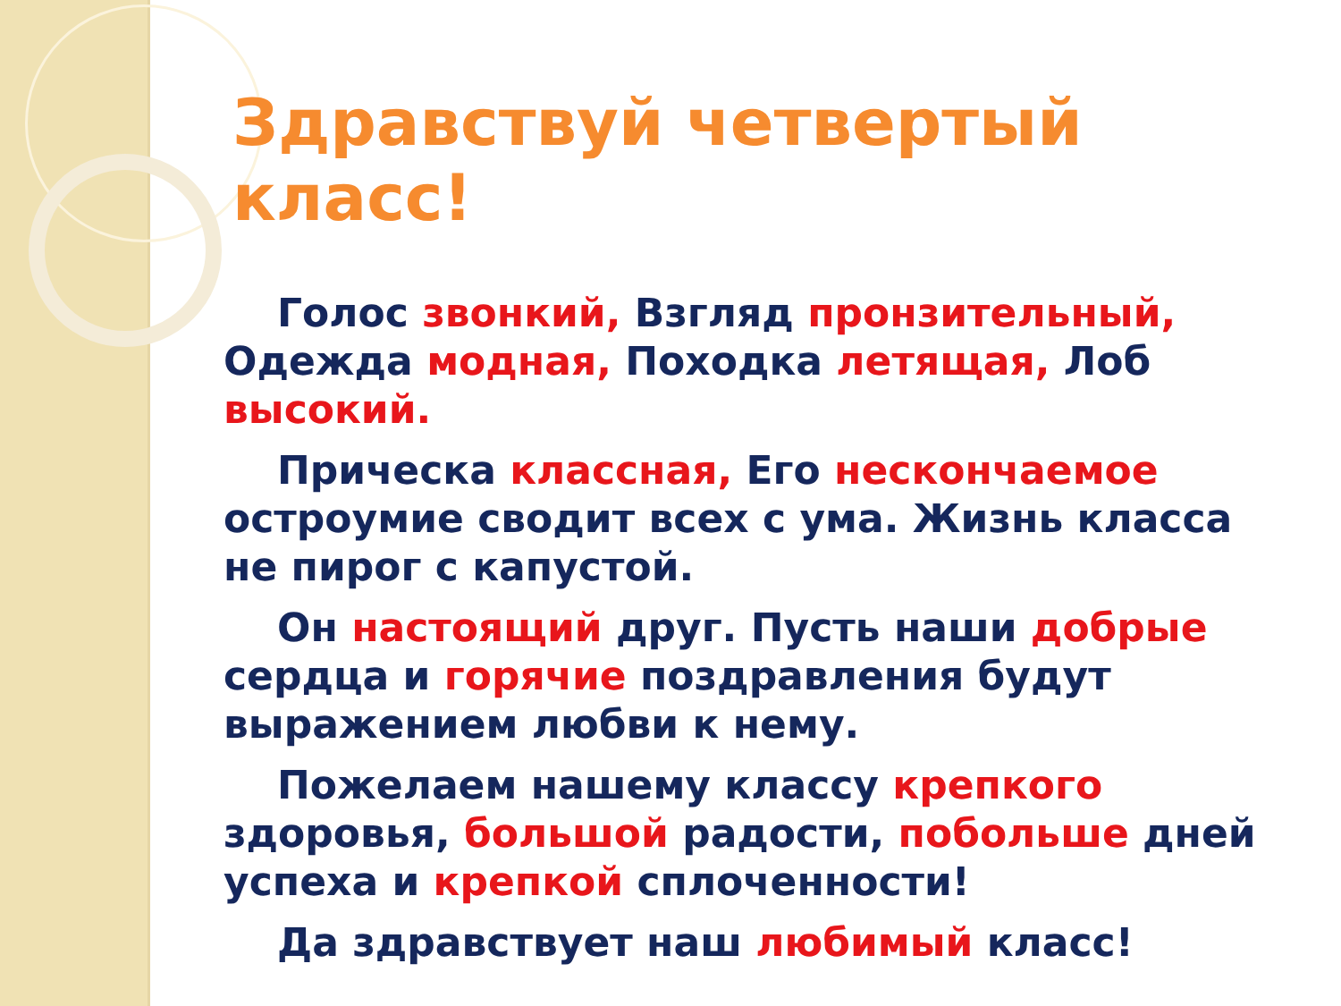Здравствуй четвертый класс!
Голос звонкий, Взгляд пронзительный, Одежда модная, Походка летящая, Лоб высокий.
Прическа классная, Его нескончаемое остроумие сводит всех с ума. Жизнь класса не пирог с капустой.
Он настоящий друг. Пусть наши добрые сердца и горячие поздравления будут выражением любви к нему.
Пожелаем нашему классу крепкого здоровья, большой радости, побольше дней успеха и крепкой сплоченности!
Да здравствует наш любимый класс!